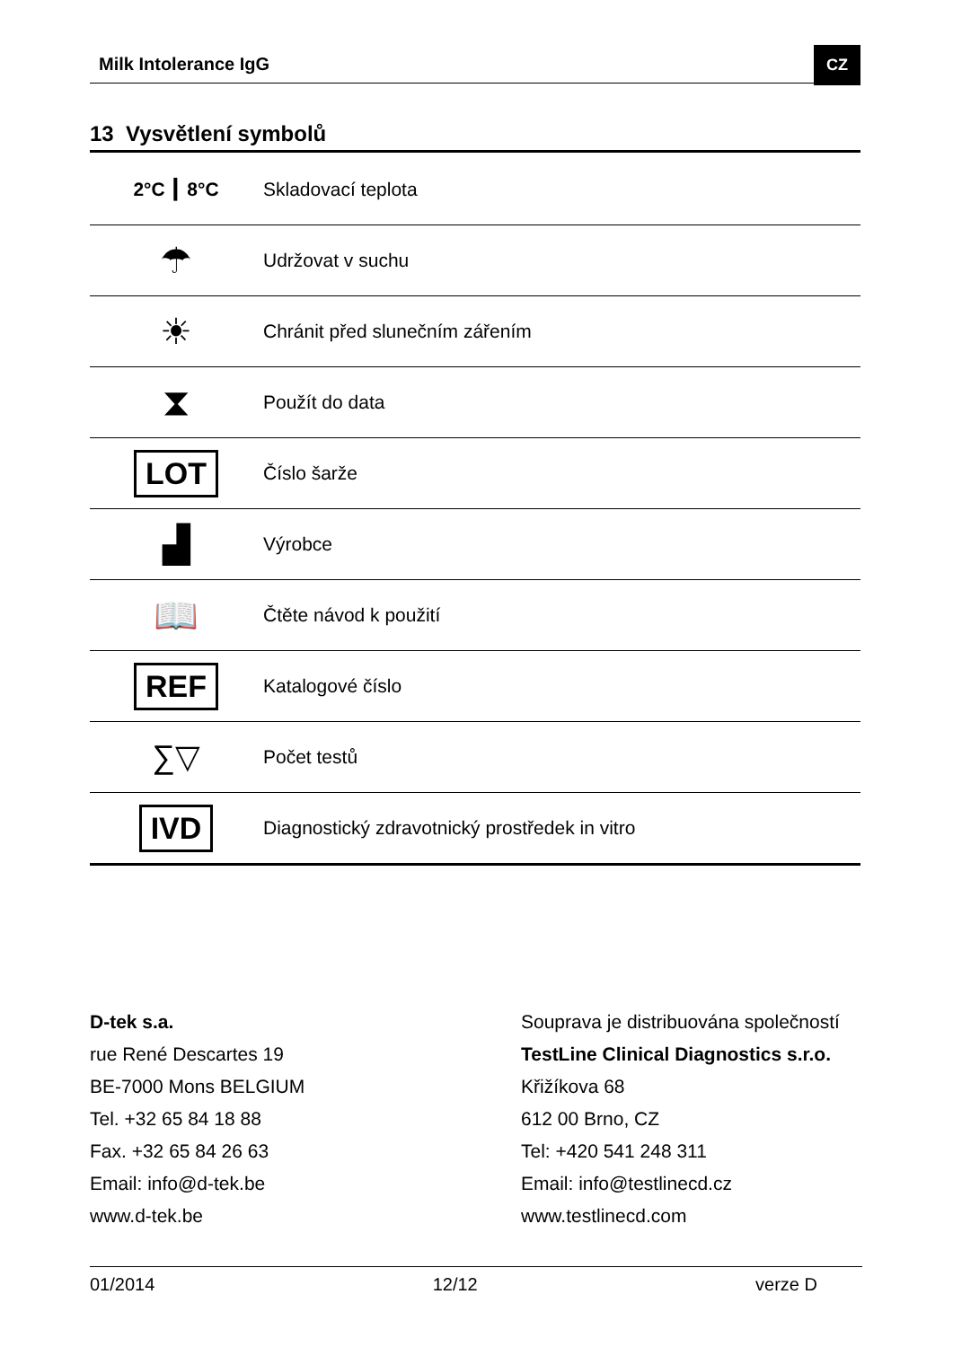Milk Intolerance IgG CZ
13 Vysvětlení symbolů
| 2°C ┃ 8°C | Skladovací teplota |
| ☂ | Udržovat v suchu |
| ☀ | Chránit před slunečním zářením |
| ⧗ | Použít do data |
| LOT | Číslo šarže |
| ▟ | Výrobce |
| 📖 | Čtěte návod k použití |
| REF | Katalogové číslo |
| ∑▽ | Počet testů |
| IVD | Diagnostický zdravotnický prostředek in vitro |
D-tek s.a.
rue René Descartes 19
BE-7000 Mons BELGIUM
Tel. +32 65 84 18 88
Fax. +32 65 84 26 63
Email: info@d-tek.be
www.d-tek.be
Souprava je distribuována společností
TestLine Clinical Diagnostics s.r.o.
Křižíkova 68
612 00 Brno, CZ
Tel: +420 541 248 311
Email: info@testlinecd.cz
www.testlinecd.com
01/2014 12/12 verze D